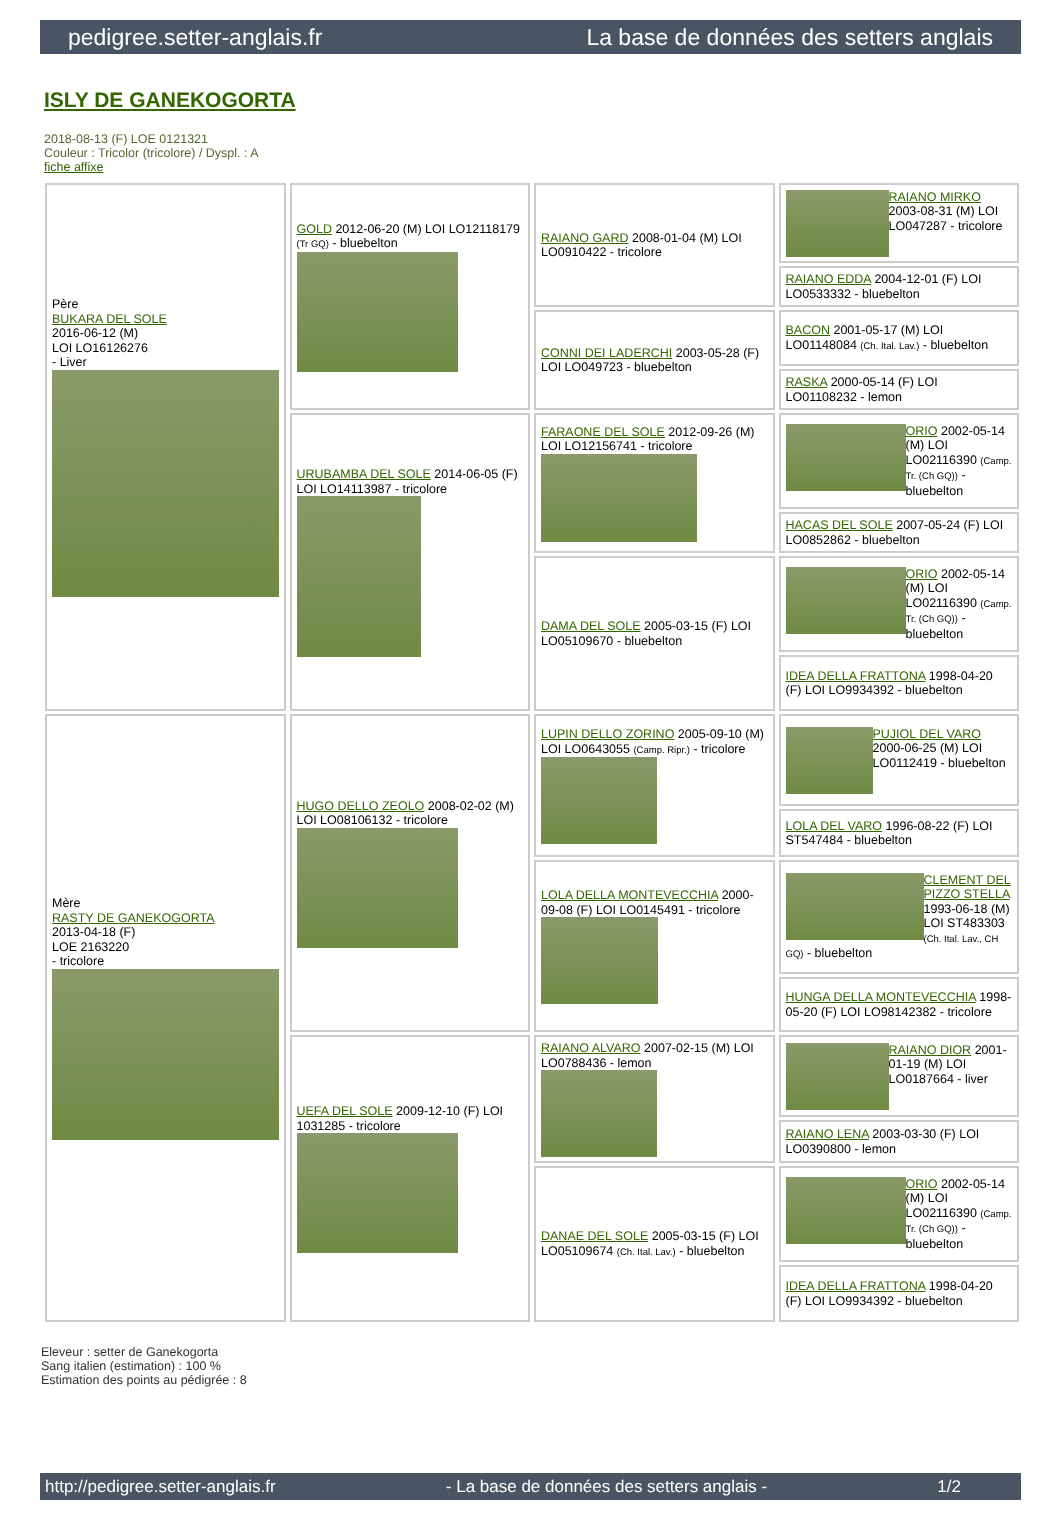pedigree.setter-anglais.fr La base de données des setters anglais
ISLY DE GANEKOGORTA
2018-08-13 (F) LOE 0121321
Couleur : Tricolor (tricolore) / Dyspl. : A
fiche affixe
| Père BUKARA DEL SOLE 2016-06-12 (M) LOI LO16126276 - Liver | GOLD 2012-06-20 (M) LOI LO12118179 (Tr GQ) - bluebelton | RAIANO GARD 2008-01-04 (M) LOI LO0910422 - tricolore | RAIANO MIRKO 2003-08-31 (M) LOI LO047287 - tricolore |
| | | | RAIANO EDDA 2004-12-01 (F) LOI LO0533332 - bluebelton |
| | | CONNI DEI LADERCHI 2003-05-28 (F) LOI LO049723 - bluebelton | BACON 2001-05-17 (M) LOI LO01148084 (Ch. Ital. Lav.) - bluebelton |
| | | | RASKA 2000-05-14 (F) LOI LO01108232 - lemon |
| | URUBAMBA DEL SOLE 2014-06-05 (F) LOI LO14113987 - tricolore | FARAONE DEL SOLE 2012-09-26 (M) LOI LO12156741 - tricolore | ORIO 2002-05-14 (M) LOI LO02116390 (Camp. Tr. (Ch GQ)) - bluebelton |
| | | | HACAS DEL SOLE 2007-05-24 (F) LOI LO0852862 - bluebelton |
| | | DAMA DEL SOLE 2005-03-15 (F) LOI LO05109670 - bluebelton | ORIO 2002-05-14 (M) LOI LO02116390 (Camp. Tr. (Ch GQ)) - bluebelton |
| | | | IDEA DELLA FRATTONA 1998-04-20 (F) LOI LO9934392 - bluebelton |
| Mère RASTY DE GANEKOGORTA 2013-04-18 (F) LOE 2163220 - tricolore | HUGO DELLO ZEOLO 2008-02-02 (M) LOI LO08106132 - tricolore | LUPIN DELLO ZORINO 2005-09-10 (M) LOI LO0643055 (Camp. Ripr.) - tricolore | PUJIOL DEL VARO 2000-06-25 (M) LOI LO0112419 - bluebelton |
| | | | LOLA DEL VARO 1996-08-22 (F) LOI ST547484 - bluebelton |
| | | LOLA DELLA MONTEVECCHIA 2000-09-08 (F) LOI LO0145491 - tricolore | CLEMENT DEL PIZZO STELLA 1993-06-18 (M) LOI ST483303 (Ch. Ital. Lav., CH GQ) - bluebelton |
| | | | HUNGA DELLA MONTEVECCHIA 1998-05-20 (F) LOI LO98142382 - tricolore |
| | UEFA DEL SOLE 2009-12-10 (F) LOI 1031285 - tricolore | RAIANO ALVARO 2007-02-15 (M) LOI LO0788436 - lemon | RAIANO DIOR 2001-01-19 (M) LOI LO0187664 - liver |
| | | | RAIANO LENA 2003-03-30 (F) LOI LO0390800 - lemon |
| | | DANAE DEL SOLE 2005-03-15 (F) LOI LO05109674 (Ch. Ital. Lav.) - bluebelton | ORIO 2002-05-14 (M) LOI LO02116390 (Camp. Tr. (Ch GQ)) - bluebelton |
| | | | IDEA DELLA FRATTONA 1998-04-20 (F) LOI LO9934392 - bluebelton |
Eleveur : setter de Ganekogorta
Sang italien (estimation) : 100 %
Estimation des points au pédigrée : 8
http://pedigree.setter-anglais.fr - La base de données des setters anglais - 1/2